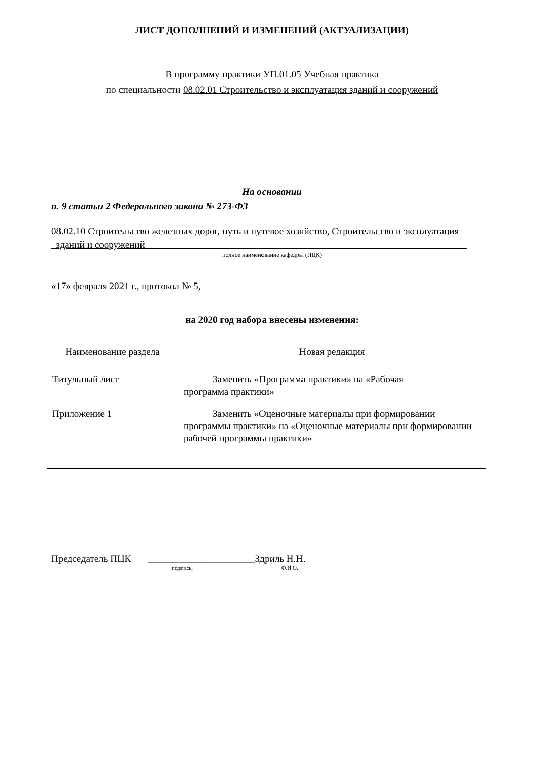ЛИСТ ДОПОЛНЕНИЙ И ИЗМЕНЕНИЙ (АКТУАЛИЗАЦИИ)
В программу практики УП.01.05 Учебная практика
по специальности 08.02.01 Строительство и эксплуатация зданий и сооружений
На основании
п. 9 статьи 2 Федерального закона № 273-ФЗ
08.02.10 Строительство железных дорог, путь и путевое хозяйство, Строительство и эксплуатация
зданий и сооружений__________________________________________________________________
полное наименование кафедры (ПЦК)
«17» февраля 2021 г., протокол № 5,
на 2020 год набора внесены изменения:
| Наименование раздела | Новая редакция |
| --- | --- |
| Титульный лист | Заменить «Программа практики» на «Рабочая программа практики» |
| Приложение 1 | Заменить «Оценочные материалы при формировании программы практики» на «Оценочные материалы при формировании рабочей программы практики» |
Председатель ПЦК ______________________Здриль Н.Н.
подпись, Ф.И.О.